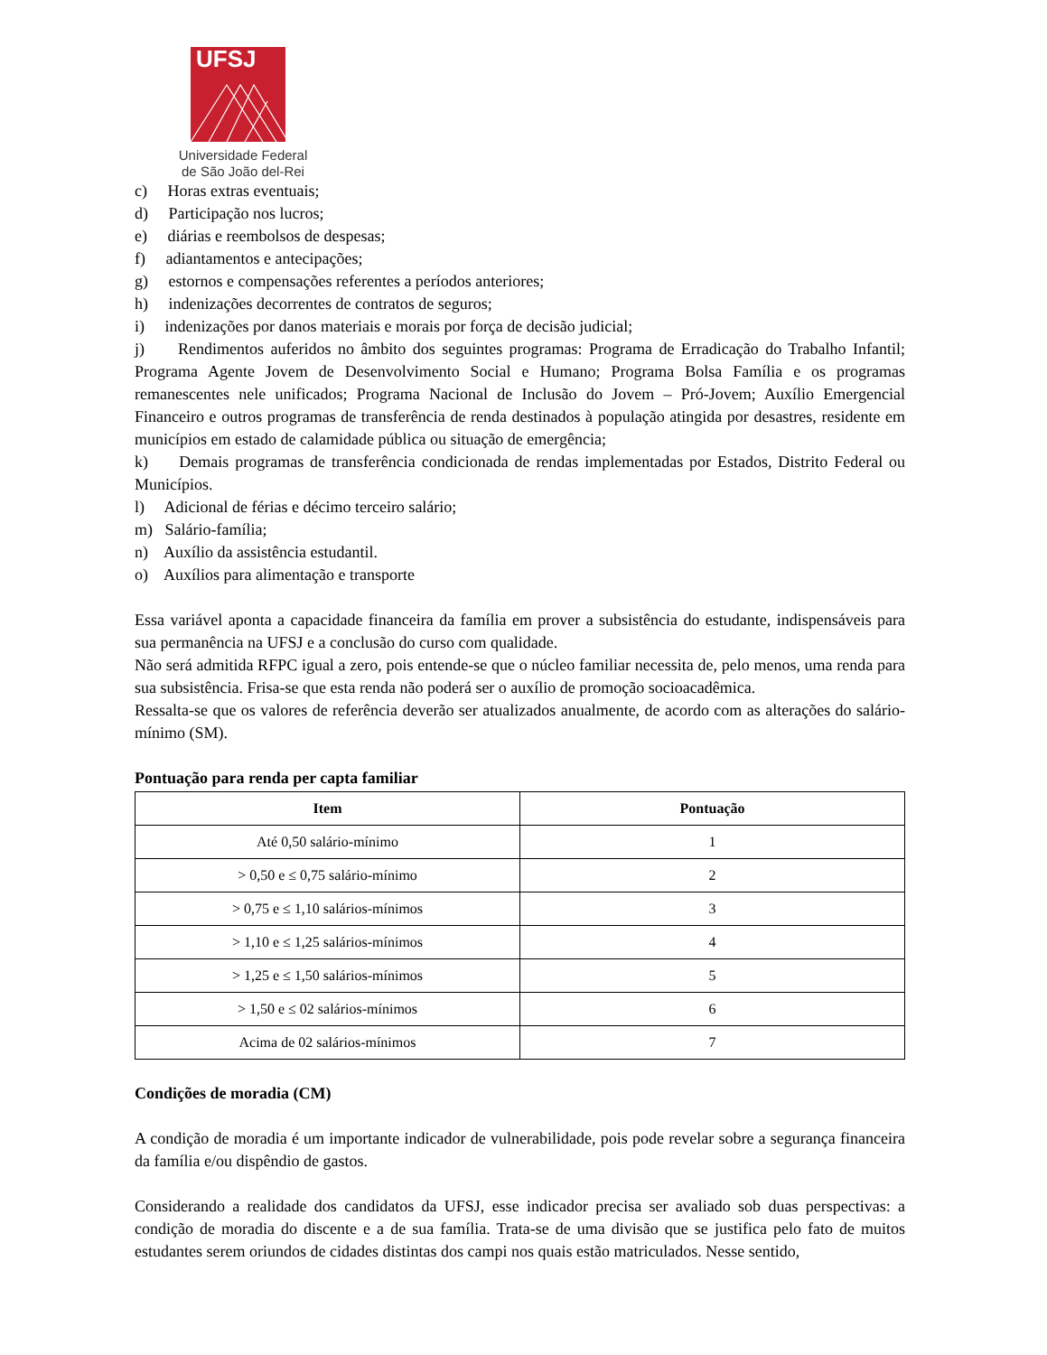UFSJ
Universidade Federal
de São João del-Rei
c) Horas extras eventuais;
d) Participação nos lucros;
e) diárias e reembolsos de despesas;
f) adiantamentos e antecipações;
g) estornos e compensações referentes a períodos anteriores;
h) indenizações decorrentes de contratos de seguros;
i) indenizações por danos materiais e morais por força de decisão judicial;
j) Rendimentos auferidos no âmbito dos seguintes programas: Programa de Erradicação do Trabalho Infantil; Programa Agente Jovem de Desenvolvimento Social e Humano; Programa Bolsa Família e os programas remanescentes nele unificados; Programa Nacional de Inclusão do Jovem – Pró-Jovem; Auxílio Emergencial Financeiro e outros programas de transferência de renda destinados à população atingida por desastres, residente em municípios em estado de calamidade pública ou situação de emergência;
k) Demais programas de transferência condicionada de rendas implementadas por Estados, Distrito Federal ou Municípios.
l) Adicional de férias e décimo terceiro salário;
m) Salário-família;
n) Auxílio da assistência estudantil.
o) Auxílios para alimentação e transporte
Essa variável aponta a capacidade financeira da família em prover a subsistência do estudante, indispensáveis para sua permanência na UFSJ e a conclusão do curso com qualidade.
Não será admitida RFPC igual a zero, pois entende-se que o núcleo familiar necessita de, pelo menos, uma renda para sua subsistência. Frisa-se que esta renda não poderá ser o auxílio de promoção socioacadêmica.
Ressalta-se que os valores de referência deverão ser atualizados anualmente, de acordo com as alterações do salário-mínimo (SM).
Pontuação para renda per capta familiar
| Item | Pontuação |
| --- | --- |
| Até 0,50 salário-mínimo | 1 |
| > 0,50 e ≤ 0,75 salário-mínimo | 2 |
| > 0,75 e ≤ 1,10 salários-mínimos | 3 |
| > 1,10 e ≤ 1,25 salários-mínimos | 4 |
| > 1,25 e ≤ 1,50 salários-mínimos | 5 |
| > 1,50 e ≤ 02 salários-mínimos | 6 |
| Acima de 02 salários-mínimos | 7 |
Condições de moradia (CM)
A condição de moradia é um importante indicador de vulnerabilidade, pois pode revelar sobre a segurança financeira da família e/ou dispêndio de gastos.
Considerando a realidade dos candidatos da UFSJ, esse indicador precisa ser avaliado sob duas perspectivas: a condição de moradia do discente e a de sua família. Trata-se de uma divisão que se justifica pelo fato de muitos estudantes serem oriundos de cidades distintas dos campi nos quais estão matriculados. Nesse sentido,